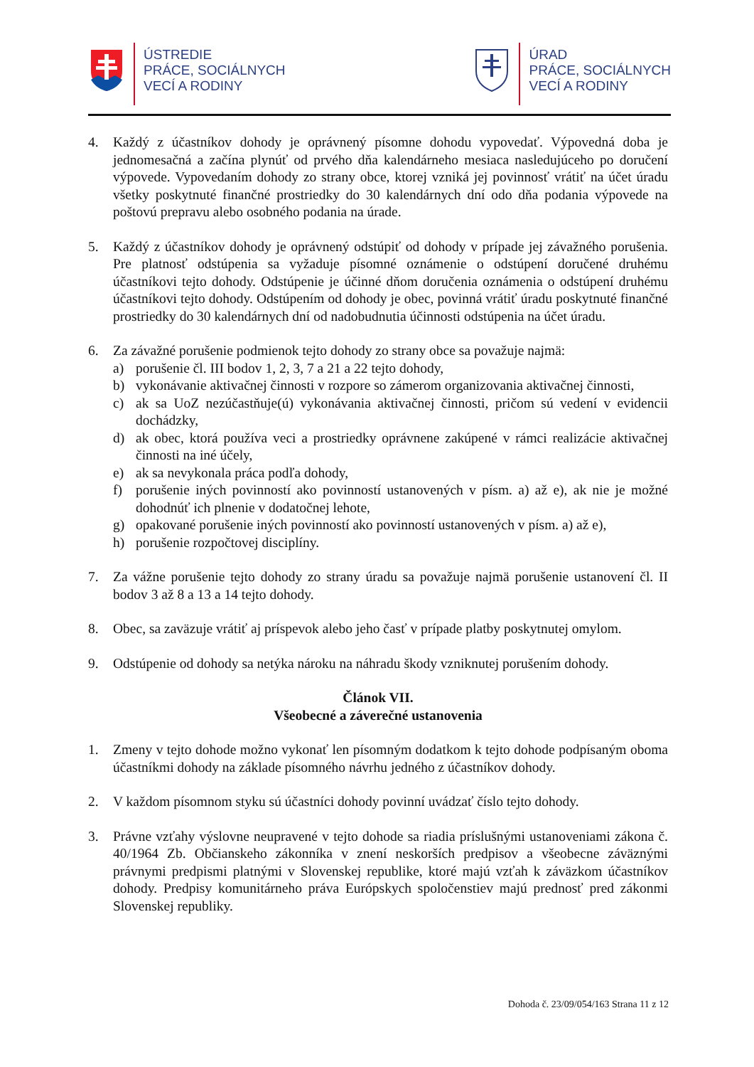ÚSTREDIE
PRÁCE, SOCIÁLNYCH
VECÍ A RODINY
ÚRAD
PRÁCE, SOCIÁLNYCH
VECÍ A RODINY
4. Každý z účastníkov dohody je oprávnený písomne dohodu vypovedať. Výpovedná doba je jednomesačná a začína plynúť od prvého dňa kalendárneho mesiaca nasledujúceho po doručení výpovede. Vypovedaním dohody zo strany obce, ktorej vzniká jej povinnosť vrátiť na účet úradu všetky poskytnuté finančné prostriedky do 30 kalendárnych dní odo dňa podania výpovede na poštovú prepravu alebo osobného podania na úrade.
5. Každý z účastníkov dohody je oprávnený odstúpiť od dohody v prípade jej závažného porušenia. Pre platnosť odstúpenia sa vyžaduje písomné oznámenie o odstúpení doručené druhému účastníkovi tejto dohody. Odstúpenie je účinné dňom doručenia oznámenia o odstúpení druhému účastníkovi tejto dohody. Odstúpením od dohody je obec, povinná vrátiť úradu poskytnuté finančné prostriedky do 30 kalendárnych dní od nadobudnutia účinnosti odstúpenia na účet úradu.
6. Za závažné porušenie podmienok tejto dohody zo strany obce sa považuje najmä:
a) porušenie čl. III bodov 1, 2, 3, 7 a 21 a 22 tejto dohody,
b) vykonávanie aktivačnej činnosti v rozpore so zámerom organizovania aktivačnej činnosti,
c) ak sa UoZ nezúčastňuje(ú) vykonávania aktivačnej činnosti, pričom sú vedení v evidencii dochádzky,
d) ak obec, ktorá používa veci a prostriedky oprávnene zakúpené v rámci realizácie aktivačnej činnosti na iné účely,
e) ak sa nevykonala práca podľa dohody,
f) porušenie iných povinností ako povinností ustanovených v písm. a) až e), ak nie je možné dohodnúť ich plnenie v dodatočnej lehote,
g) opakované porušenie iných povinností ako povinností ustanovených v písm. a) až e),
h) porušenie rozpočtovej disciplíny.
7. Za vážne porušenie tejto dohody zo strany úradu sa považuje najmä porušenie ustanovení čl. II bodov 3 až 8 a 13 a 14 tejto dohody.
8. Obec, sa zaväzuje vrátiť aj príspevok alebo jeho časť v prípade platby poskytnutej omylom.
9. Odstúpenie od dohody sa netýka nároku na náhradu škody vzniknutej porušením dohody.
Článok VII.
Všeobecné a záverečné ustanovenia
1. Zmeny v tejto dohode možno vykonať len písomným dodatkom k tejto dohode podpísaným oboma účastníkmi dohody na základe písomného návrhu jedného z účastníkov dohody.
2. V každom písomnom styku sú účastníci dohody povinní uvádzať číslo tejto dohody.
3. Právne vzťahy výslovne neupravené v tejto dohode sa riadia príslušnými ustanoveniami zákona č. 40/1964 Zb. Občianskeho zákonníka v znení neskorších predpisov a všeobecne záväznými právnymi predpismi platnými v Slovenskej republike, ktoré majú vzťah k záväzkom účastníkov dohody. Predpisy komunitárneho práva Európskych spoločenstiev majú prednosť pred zákonmi Slovenskej republiky.
Dohoda č. 23/09/054/163 Strana 11 z 12